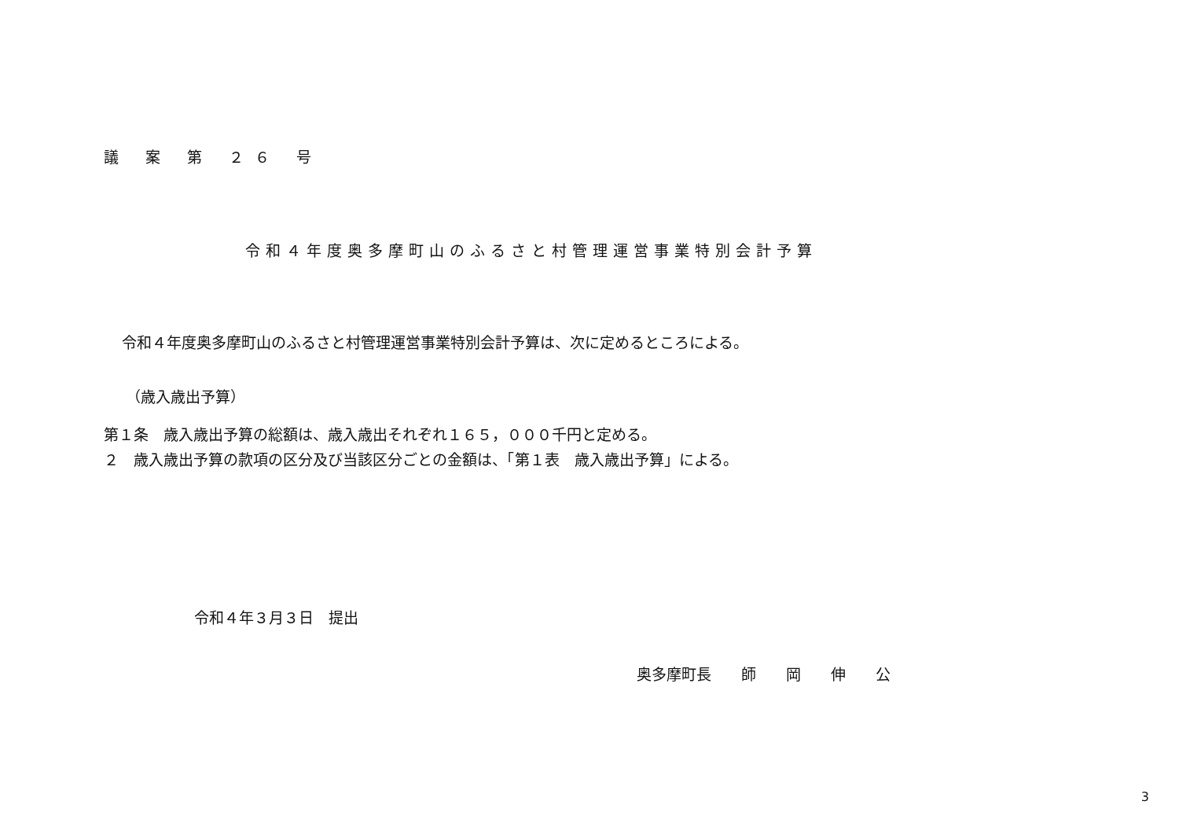議 案 第 ２６ 号
令和４年度奥多摩町山のふるさと村管理運営事業特別会計予算
令和４年度奥多摩町山のふるさと村管理運営事業特別会計予算は、次に定めるところによる。
（歳入歳出予算）
第１条　歳入歳出予算の総額は、歳入歳出それぞれ１６５，０００千円と定める。
２　歳入歳出予算の款項の区分及び当該区分ごとの金額は、「第１表　歳入歳出予算」による。
令和４年３月３日　提出
奥多摩町長　　師　　岡　　伸　　公
3